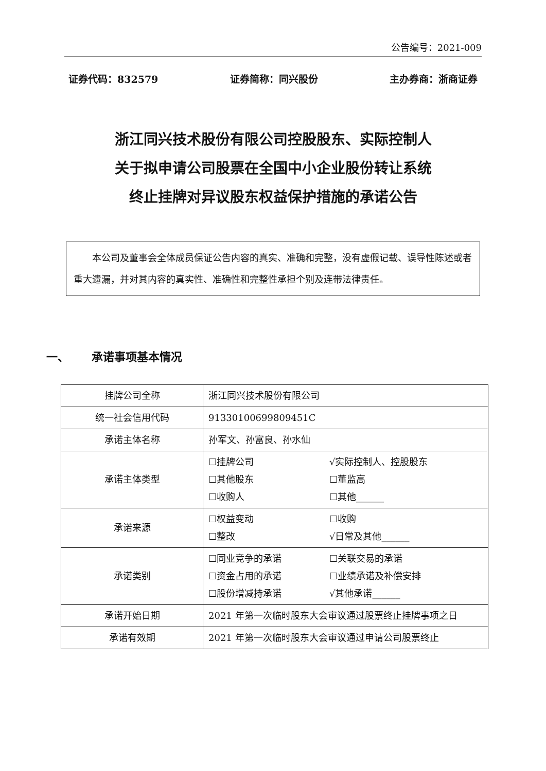公告编号：2021-009
证券代码：832579 证券简称：同兴股份 主办券商：浙商证券
浙江同兴技术股份有限公司控股股东、实际控制人
关于拟申请公司股票在全国中小企业股份转让系统
终止挂牌对异议股东权益保护措施的承诺公告
  本公司及董事会全体成员保证公告内容的真实、准确和完整，没有虚假记载、误导性陈述或者重大遗漏，并对其内容的真实性、准确性和完整性承担个别及连带法律责任。
一、  承诺事项基本情况
| 挂牌公司全称 | 浙江同兴技术股份有限公司 |
| 统一社会信用代码 | 91330100699809451C |
| 承诺主体名称 | 孙军文、孙富良、孙水仙 |
| 承诺主体类型 | ☐挂牌公司 √实际控制人、控股股东 ☐其他股东 ☐董监高 ☐收购人 ☐其他______ |
| 承诺来源 | ☐权益变动 ☐收购 ☐整改 √日常及其他______ |
| 承诺类别 | ☐同业竞争的承诺 ☐关联交易的承诺 ☐资金占用的承诺 ☐业绩承诺及补偿安排 ☐股份增减持承诺 √其他承诺______ |
| 承诺开始日期 | 2021 年第一次临时股东大会审议通过股票终止挂牌事项之日 |
| 承诺有效期 | 2021 年第一次临时股东大会审议通过申请公司股票终止 |